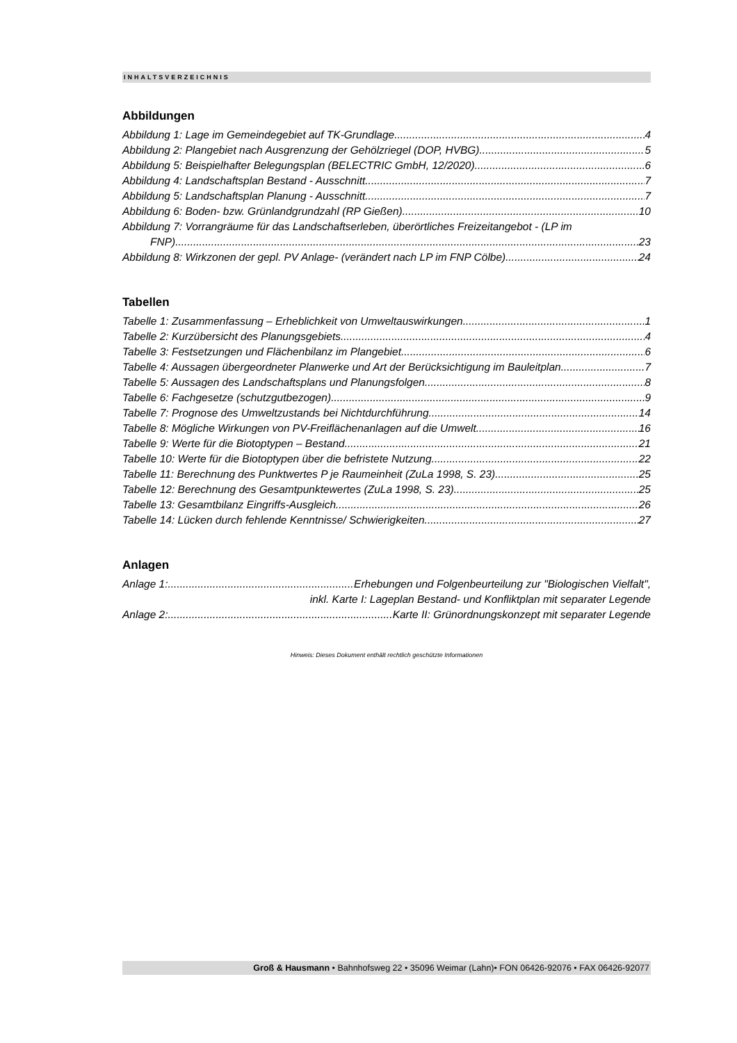INHALTSVERZEICHNIS
Abbildungen
Abbildung 1: Lage im Gemeindegebiet auf TK-Grundlage 4
Abbildung 2: Plangebiet nach Ausgrenzung der Gehölzriegel (DOP, HVBG) 5
Abbildung 5: Beispielhafter Belegungsplan (BELECTRIC GmbH, 12/2020) 6
Abbildung 4: Landschaftsplan Bestand - Ausschnitt 7
Abbildung 5: Landschaftsplan Planung - Ausschnitt 7
Abbildung 6: Boden- bzw. Grünlandgrundzahl (RP Gießen) 10
Abbildung 7: Vorrangräume für das Landschaftserleben, überörtliches Freizeitangebot - (LP im
FNP) 23
Abbildung 8: Wirkzonen der gepl. PV Anlage- (verändert nach LP im FNP Cölbe) 24
Tabellen
Tabelle 1: Zusammenfassung – Erheblichkeit von Umweltauswirkungen. 1
Tabelle 2: Kurzübersicht des Planungsgebiets 4
Tabelle 3: Festsetzungen und Flächenbilanz im Plangebiet. 6
Tabelle 4: Aussagen übergeordneter Planwerke und Art der Berücksichtigung im Bauleitplan 7
Tabelle 5: Aussagen des Landschaftsplans und Planungsfolgen. 8
Tabelle 6: Fachgesetze (schutzgutbezogen) 9
Tabelle 7: Prognose des Umweltzustands bei Nichtdurchführung. 14
Tabelle 8: Mögliche Wirkungen von PV-Freiflächenanlagen auf die Umwelt. 16
Tabelle 9: Werte für die Biotoptypen – Bestand 21
Tabelle 10: Werte für die Biotoptypen über die befristete Nutzung 22
Tabelle 11: Berechnung des Punktwertes P je Raumeinheit (ZuLa 1998, S. 23) 25
Tabelle 12: Berechnung des Gesamtpunktewertes (ZuLa 1998, S. 23) 25
Tabelle 13: Gesamtbilanz Eingriffs-Ausgleich 26
Tabelle 14: Lücken durch fehlende Kenntnisse/ Schwierigkeiten 27
Anlagen
Anlage 1: Erhebungen und Folgenbeurteilung zur "Biologischen Vielfalt",
inkl. Karte I: Lageplan Bestand- und Konfliktplan mit separater Legende
Anlage 2: Karte II: Grünordnungskonzept mit separater Legende
Hinweis: Dieses Dokument enthält rechtlich geschützte Informationen
Groß & Hausmann • Bahnhofsweg 22 • 35096 Weimar (Lahn)• FON 06426-92076 • FAX 06426-92077